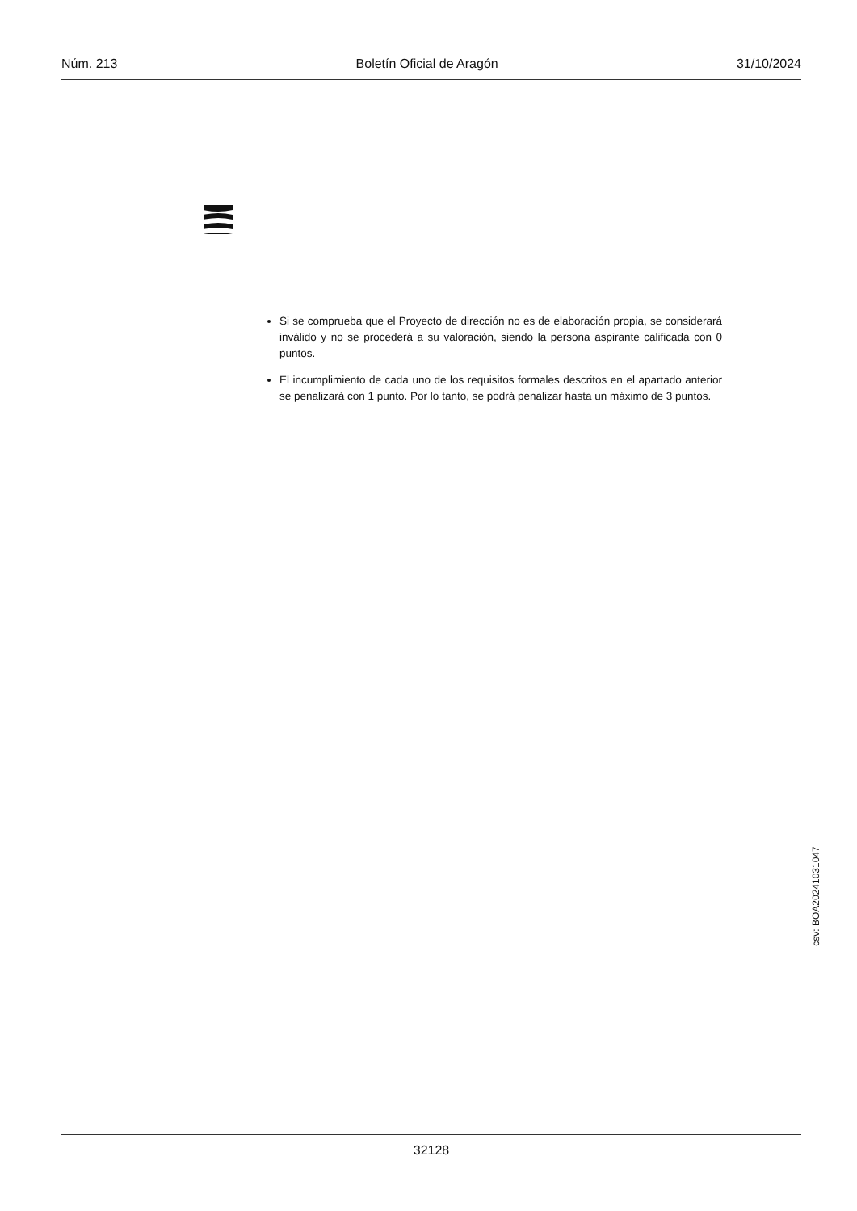Núm. 213 Boletín Oficial de Aragón 31/10/2024
Si se comprueba que el Proyecto de dirección no es de elaboración propia, se considerará inválido y no se procederá a su valoración, siendo la persona aspirante calificada con 0 puntos.
El incumplimiento de cada uno de los requisitos formales descritos en el apartado anterior se penalizará con 1 punto. Por lo tanto, se podrá penalizar hasta un máximo de 3 puntos.
csv: BOA20241031047
32128